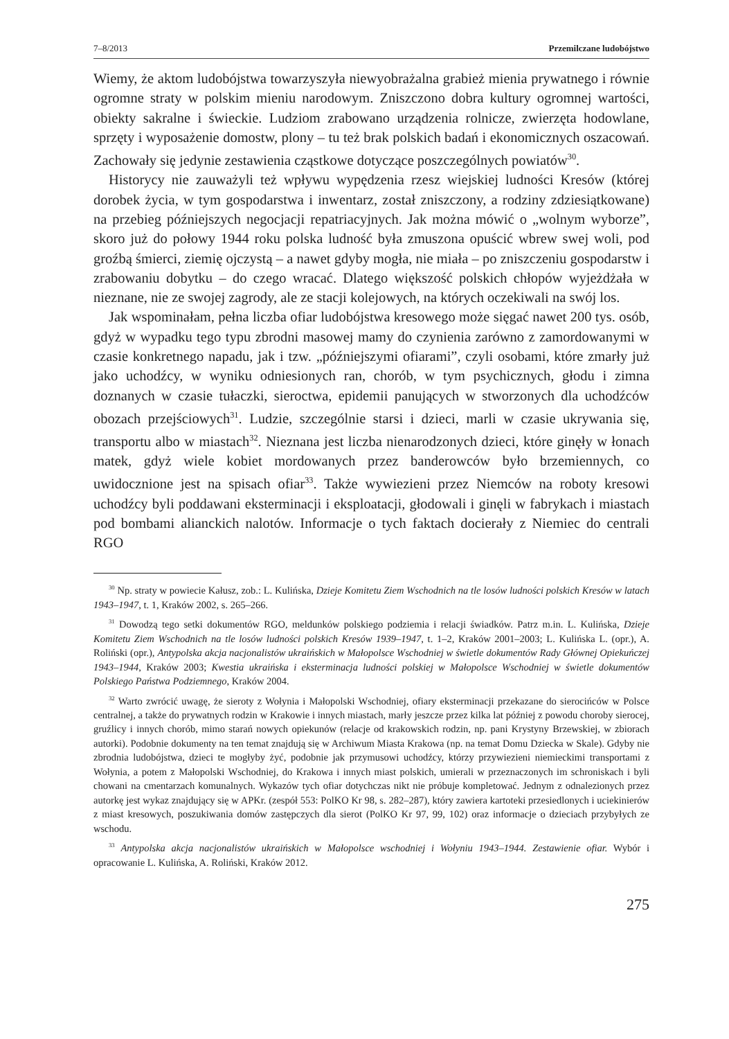7–8/2013 Przemilczane ludobójstwo
Wiemy, że aktom ludobójstwa towarzyszyła niewyobrażalna grabież mienia prywatnego i równie ogromne straty w polskim mieniu narodowym. Zniszczono dobra kultury ogromnej wartości, obiekty sakralne i świeckie. Ludziom zrabowano urządzenia rolnicze, zwierzęta hodowlane, sprzęty i wyposażenie domostw, plony – tu też brak polskich badań i ekonomicznych oszacowań. Zachowały się jedynie zestawienia cząstkowe dotyczące poszczególnych powiatów<sup>30</sup>.
Historycy nie zauważyli też wpływu wypędzenia rzesz wiejskiej ludności Kresów (której dorobek życia, w tym gospodarstwa i inwentarz, został zniszczony, a rodziny zdziesiątkowane) na przebieg późniejszych negocjacji repatriacyjnych. Jak można mówić o „wolnym wyborze”, skoro już do połowy 1944 roku polska ludność była zmuszona opuścić wbrew swej woli, pod groźbą śmierci, ziemię ojczystą – a nawet gdyby mogła, nie miała – po zniszczeniu gospodarstw i zrabowaniu dobytku – do czego wracać. Dlatego większość polskich chłopów wyjeżdżała w nieznane, nie ze swojej zagrody, ale ze stacji kolejowych, na których oczekiwali na swój los.
Jak wspominałam, pełna liczba ofiar ludobójstwa kresowego może sięgać nawet 200 tys. osób, gdyż w wypadku tego typu zbrodni masowej mamy do czynienia zarówno z zamordowanymi w czasie konkretnego napadu, jak i tzw. „późniejszymi ofiarami”, czyli osobami, które zmarły już jako uchodźcy, w wyniku odniesionych ran, chorób, w tym psychicznych, głodu i zimna doznanych w czasie tułaczki, sieroctwa, epidemii panujących w stworzonych dla uchodźców obozach przejściowych<sup>31</sup>. Ludzie, szczególnie starsi i dzieci, marli w czasie ukrywania się, transportu albo w miastach<sup>32</sup>. Nieznana jest liczba nienarodzonych dzieci, które ginęły w łonach matek, gdyż wiele kobiet mordowanych przez banderowców było brzemiennych, co uwidocznione jest na spisach ofiar<sup>33</sup>. Także wywiezieni przez Niemców na roboty kresowi uchodźcy byli poddawani eksterminacji i eksploatacji, głodowali i ginęli w fabrykach i miastach pod bombami alianckich nalotów. Informacje o tych faktach docierały z Niemiec do centrali RGO
<sup>30</sup> Np. straty w powiecie Kałusz, zob.: L. Kulińska, Dzieje Komitetu Ziem Wschodnich na tle losów ludności polskich Kresów w latach 1943–1947, t. 1, Kraków 2002, s. 265–266.
<sup>31</sup> Dowodzą tego setki dokumentów RGO, meldunków polskiego podziemia i relacji świadków. Patrz m.in. L. Kulińska, Dzieje Komitetu Ziem Wschodnich na tle losów ludności polskich Kresów 1939–1947, t. 1–2, Kraków 2001–2003; L. Kulińska L. (opr.), A. Roliński (opr.), Antypolska akcja nacjonalistów ukraińskich w Małopolsce Wschodniej w świetle dokumentów Rady Głównej Opiekuńczej 1943–1944, Kraków 2003; Kwestia ukraińska i eksterminacja ludności polskiej w Małopolsce Wschodniej w świetle dokumentów Polskiego Państwa Podziemnego, Kraków 2004.
<sup>32</sup> Warto zwrócić uwagę, że sieroty z Wołynia i Małopolski Wschodniej, ofiary eksterminacji przekazane do sierocińców w Polsce centralnej, a także do prywatnych rodzin w Krakowie i innych miastach, marły jeszcze przez kilka lat później z powodu choroby sierocej, gruźlicy i innych chorób, mimo starań nowych opiekunów (relacje od krakowskich rodzin, np. pani Krystyny Brzewskiej, w zbiorach autorki). Podobnie dokumenty na ten temat znajdują się w Archiwum Miasta Krakowa (np. na temat Domu Dziecka w Skale). Gdyby nie zbrodnia ludobójstwa, dzieci te mogłyby żyć, podobnie jak przymusowi uchodźcy, którzy przywiezieni niemieckimi transportami z Wołynia, a potem z Małopolski Wschodniej, do Krakowa i innych miast polskich, umierali w przeznaczonych im schroniskach i byli chowani na cmentarzach komunalnych. Wykazów tych ofiar dotychczas nikt nie próbuje kompletować. Jednym z odnalezionych przez autorkę jest wykaz znajdujący się w APKr. (zespół 553: PolKO Kr 98, s. 282–287), który zawiera kartoteki przesiedlonych i uciekinierów z miast kresowych, poszukiwania domów zastępczych dla sierot (PolKO Kr 97, 99, 102) oraz informacje o dzieciach przybyłych ze wschodu.
<sup>33</sup> Antypolska akcja nacjonalistów ukraińskich w Małopolsce wschodniej i Wołyniu 1943–1944. Zestawienie ofiar. Wybór i opracowanie L. Kulińska, A. Roliński, Kraków 2012.
275